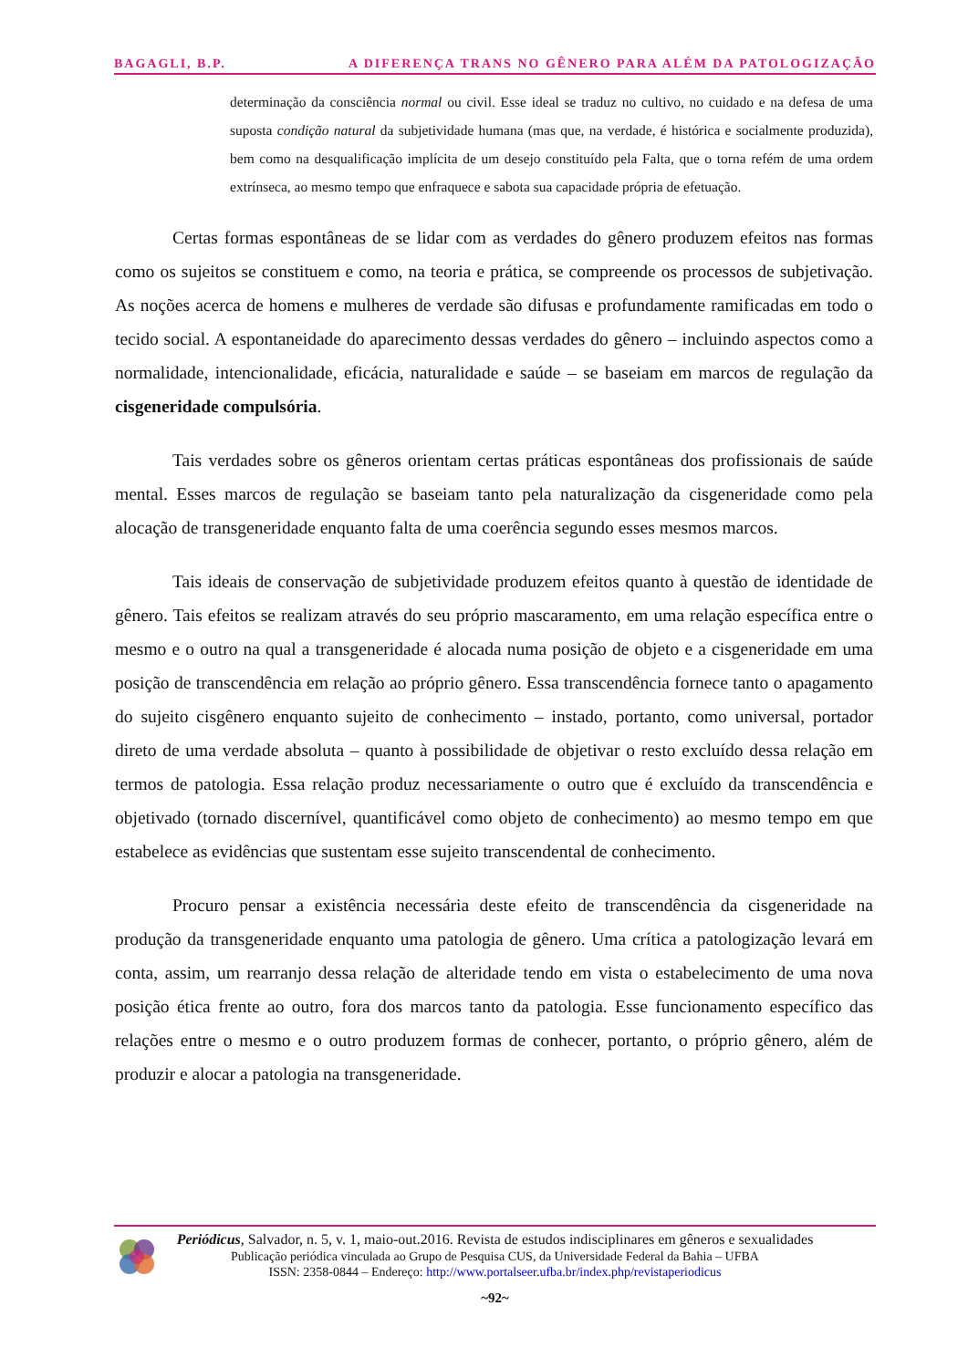BAGAGLI, B.P. A DIFERENÇA TRANS NO GÊNERO PARA ALÉM DA PATOLOGIZAÇÃO
determinação da consciência normal ou civil. Esse ideal se traduz no cultivo, no cuidado e na defesa de uma suposta condição natural da subjetividade humana (mas que, na verdade, é histórica e socialmente produzida), bem como na desqualificação implícita de um desejo constituído pela Falta, que o torna refém de uma ordem extrínseca, ao mesmo tempo que enfraquece e sabota sua capacidade própria de efetuação.
Certas formas espontâneas de se lidar com as verdades do gênero produzem efeitos nas formas como os sujeitos se constituem e como, na teoria e prática, se compreende os processos de subjetivação. As noções acerca de homens e mulheres de verdade são difusas e profundamente ramificadas em todo o tecido social. A espontaneidade do aparecimento dessas verdades do gênero – incluindo aspectos como a normalidade, intencionalidade, eficácia, naturalidade e saúde – se baseiam em marcos de regulação da cisgeneridade compulsória.
Tais verdades sobre os gêneros orientam certas práticas espontâneas dos profissionais de saúde mental. Esses marcos de regulação se baseiam tanto pela naturalização da cisgeneridade como pela alocação de transgeneridade enquanto falta de uma coerência segundo esses mesmos marcos.
Tais ideais de conservação de subjetividade produzem efeitos quanto à questão de identidade de gênero. Tais efeitos se realizam através do seu próprio mascaramento, em uma relação específica entre o mesmo e o outro na qual a transgeneridade é alocada numa posição de objeto e a cisgeneridade em uma posição de transcendência em relação ao próprio gênero. Essa transcendência fornece tanto o apagamento do sujeito cisgênero enquanto sujeito de conhecimento – instado, portanto, como universal, portador direto de uma verdade absoluta – quanto à possibilidade de objetivar o resto excluído dessa relação em termos de patologia. Essa relação produz necessariamente o outro que é excluído da transcendência e objetivado (tornado discernível, quantificável como objeto de conhecimento) ao mesmo tempo em que estabelece as evidências que sustentam esse sujeito transcendental de conhecimento.
Procuro pensar a existência necessária deste efeito de transcendência da cisgeneridade na produção da transgeneridade enquanto uma patologia de gênero. Uma crítica a patologização levará em conta, assim, um rearranjo dessa relação de alteridade tendo em vista o estabelecimento de uma nova posição ética frente ao outro, fora dos marcos tanto da patologia. Esse funcionamento específico das relações entre o mesmo e o outro produzem formas de conhecer, portanto, o próprio gênero, além de produzir e alocar a patologia na transgeneridade.
Periódicus, Salvador, n. 5, v. 1, maio-out.2016. Revista de estudos indisciplinares em gêneros e sexualidades
Publicação periódica vinculada ao Grupo de Pesquisa CUS, da Universidade Federal da Bahia – UFBA
ISSN: 2358-0844 – Endereço: http://www.portalseer.ufba.br/index.php/revistaperiodicus
~92~